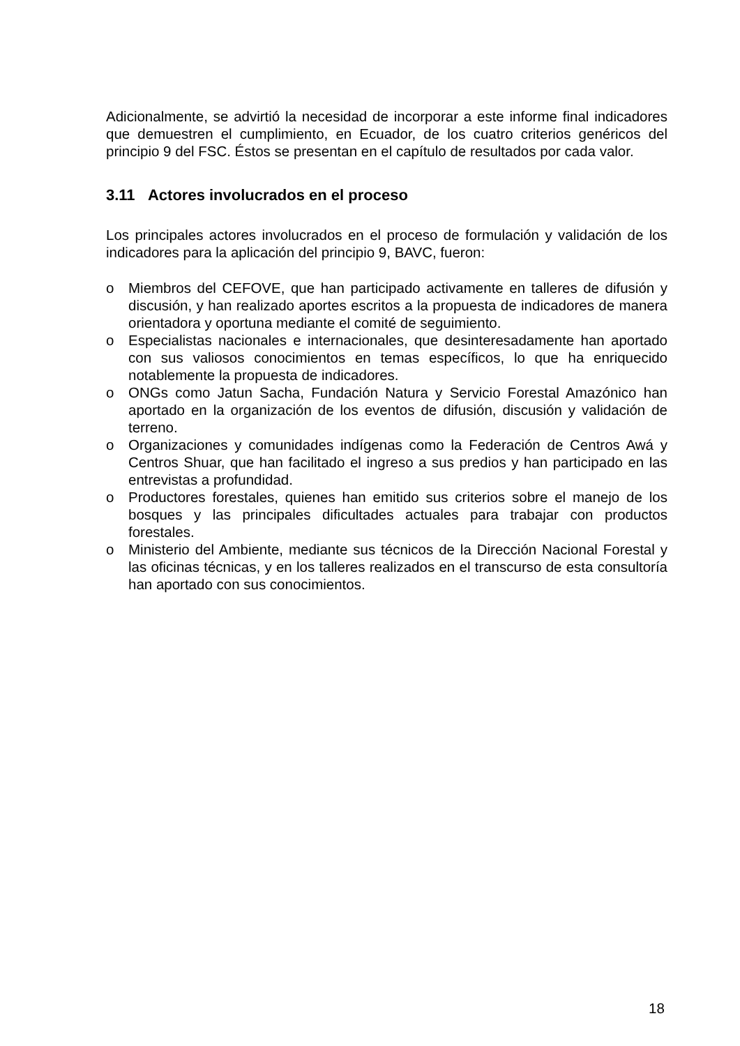Adicionalmente, se advirtió la necesidad de incorporar a este informe final indicadores que demuestren el cumplimiento, en Ecuador, de los cuatro criterios genéricos del principio 9 del FSC. Éstos se presentan en el capítulo de resultados por cada valor.
3.11 Actores involucrados en el proceso
Los principales actores involucrados en el proceso de formulación y validación de los indicadores para la aplicación del principio 9, BAVC, fueron:
o Miembros del CEFOVE, que han participado activamente en talleres de difusión y discusión, y han realizado aportes escritos a la propuesta de indicadores de manera orientadora y oportuna mediante el comité de seguimiento.
o Especialistas nacionales e internacionales, que desinteresadamente han aportado con sus valiosos conocimientos en temas específicos, lo que ha enriquecido notablemente la propuesta de indicadores.
o ONGs como Jatun Sacha, Fundación Natura y Servicio Forestal Amazónico han aportado en la organización de los eventos de difusión, discusión y validación de terreno.
o Organizaciones y comunidades indígenas como la Federación de Centros Awá y Centros Shuar, que han facilitado el ingreso a sus predios y han participado en las entrevistas a profundidad.
o Productores forestales, quienes han emitido sus criterios sobre el manejo de los bosques y las principales dificultades actuales para trabajar con productos forestales.
o Ministerio del Ambiente, mediante sus técnicos de la Dirección Nacional Forestal y las oficinas técnicas, y en los talleres realizados en el transcurso de esta consultoría han aportado con sus conocimientos.
18